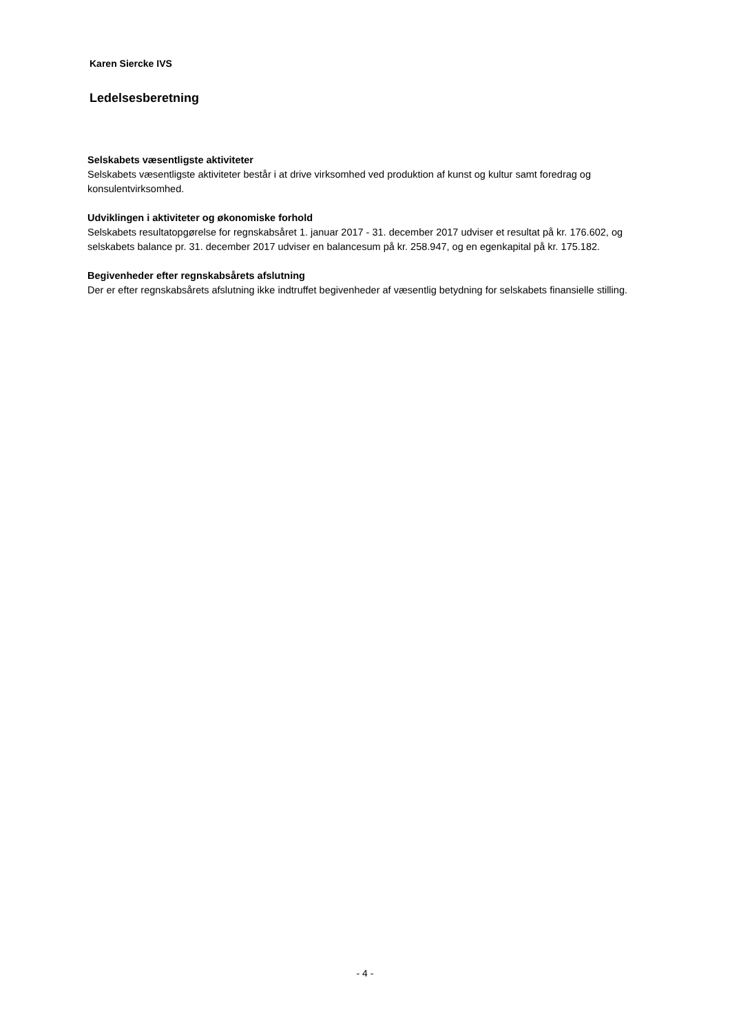Karen Siercke IVS
Ledelsesberetning
Selskabets væsentligste aktiviteter
Selskabets væsentligste aktiviteter består i at drive virksomhed ved produktion af kunst og kultur samt foredrag og konsulentvirksomhed.
Udviklingen i aktiviteter og økonomiske forhold
Selskabets resultatopgørelse for regnskabsåret 1. januar 2017 - 31. december 2017 udviser et resultat på kr. 176.602, og selskabets balance pr. 31. december 2017 udviser en balancesum på kr. 258.947, og en egenkapital på kr. 175.182.
Begivenheder efter regnskabsårets afslutning
Der er efter regnskabsårets afslutning ikke indtruffet begivenheder af væsentlig betydning for selskabets finansielle stilling.
- 4 -